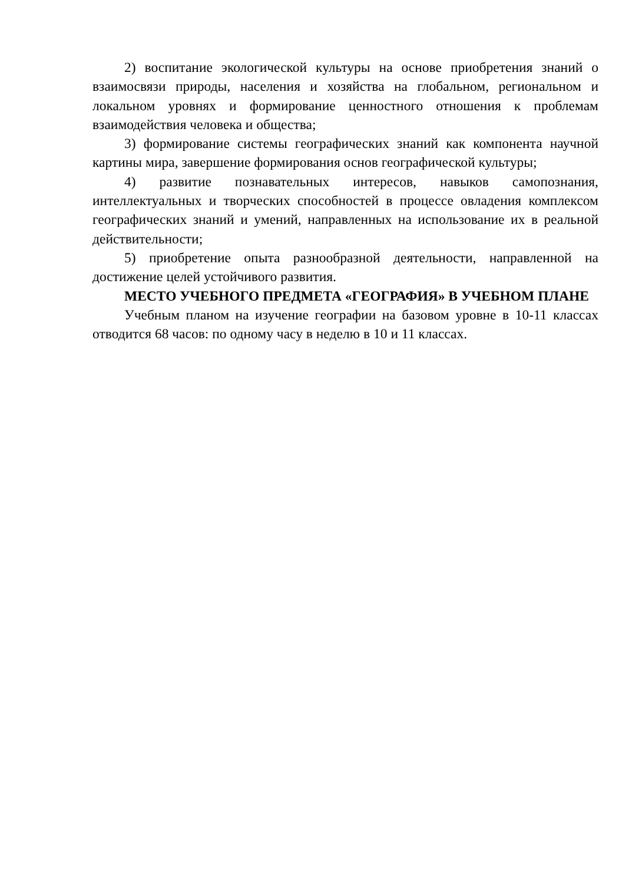2) воспитание экологической культуры на основе приобретения знаний о взаимосвязи природы, населения и хозяйства на глобальном, региональном и локальном уровнях и формирование ценностного отношения к проблемам взаимодействия человека и общества;
3) формирование системы географических знаний как компонента научной картины мира, завершение формирования основ географической культуры;
4) развитие познавательных интересов, навыков самопознания, интеллектуальных и творческих способностей в процессе овладения комплексом географических знаний и умений, направленных на использование их в реальной действительности;
5) приобретение опыта разнообразной деятельности, направленной на достижение целей устойчивого развития.
МЕСТО УЧЕБНОГО ПРЕДМЕТА «ГЕОГРАФИЯ» В УЧЕБНОМ ПЛАНЕ
Учебным планом на изучение географии на базовом уровне в 10-11 классах отводится 68 часов: по одному часу в неделю в 10 и 11 классах.